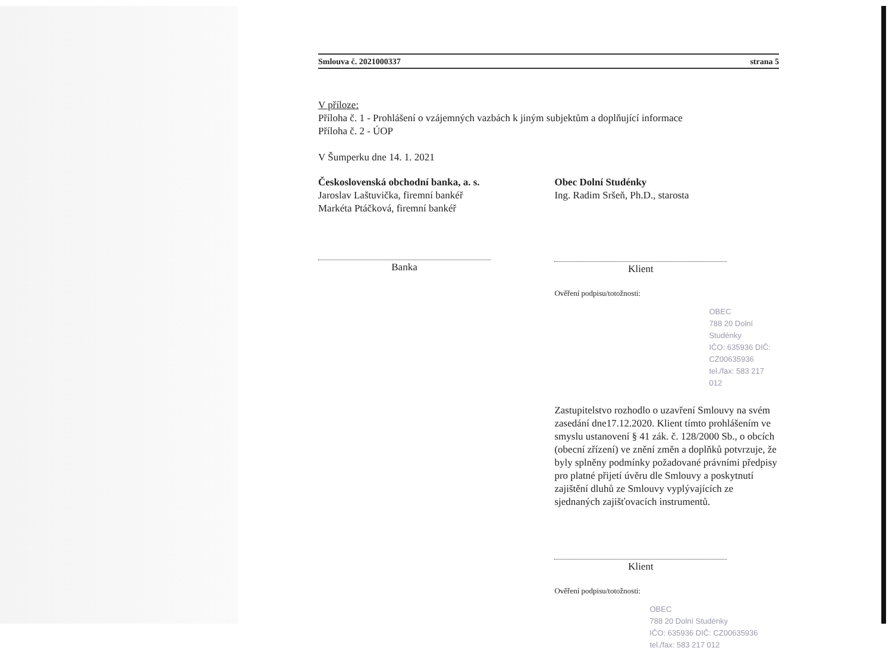Smlouva č. 2021000337 strana 5
V příloze:
Příloha č. 1 - Prohlášení o vzájemných vazbách k jiným subjektům a doplňující informace
Příloha č. 2 - ÚOP
V Šumperku dne 14. 1. 2021
Československá obchodní banka, a. s.
Jaroslav Laštuvička, firemní bankéř
Markéta Ptáčková, firemní bankéř
Banka
Obec Dolní Studénky
Ing. Radim Sršeň, Ph.D., starosta
Klient
Ověření podpisu/totožnosti:
OBEC
788 20 Dolní Studénky
IČO: 635936 DIČ: CZ00635936
tel./fax: 583 217 012
Zastupitelstvo rozhodlo o uzavření Smlouvy na svém zasedání dne17.12.2020. Klient tímto prohlášením ve smyslu ustanovení § 41 zák. č. 128/2000 Sb., o obcích (obecní zřízení) ve znění změn a doplňků potvrzuje, že byly splněny podmínky požadované právními předpisy pro platné přijetí úvěru dle Smlouvy a poskytnutí zajištění dluhů ze Smlouvy vyplývajících ze sjednaných zajišťovacích instrumentů.
Klient
Ověření podpisu/totožnosti:
OBEC
788 20 Dolní Studénky
IČO: 635936 DIČ: CZ00635936
tel./fax: 583 217 012